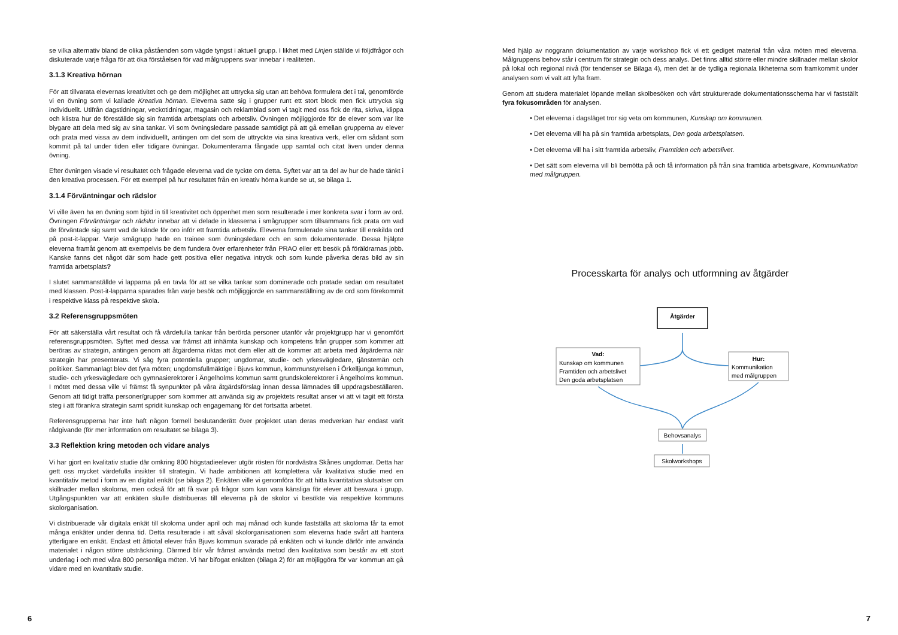se vilka alternativ bland de olika påståenden som vägde tyngst i aktuell grupp. I likhet med Linjen ställde vi följdfrågor och diskuterade varje fråga för att öka förståelsen för vad målgruppens svar innebar i realiteten.
3.1.3 Kreativa hörnan
För att tillvarata elevernas kreativitet och ge dem möjlighet att uttrycka sig utan att behöva formulera det i tal, genomförde vi en övning som vi kallade Kreativa hörnan. Eleverna satte sig i grupper runt ett stort block men fick uttrycka sig individuellt. Utifrån dagstidningar, veckotidningar, magasin och reklamblad som vi tagit med oss fick de rita, skriva, klippa och klistra hur de föreställde sig sin framtida arbetsplats och arbetsliv. Övningen möjliggjorde för de elever som var lite blygare att dela med sig av sina tankar. Vi som övningsledare passade samtidigt på att gå emellan grupperna av elever och prata med vissa av dem individuellt, antingen om det som de uttryckte via sina kreativa verk, eller om sådant som kommit på tal under tiden eller tidigare övningar. Dokumenterarna fångade upp samtal och citat även under denna övning.
Efter övningen visade vi resultatet och frågade eleverna vad de tyckte om detta. Syftet var att ta del av hur de hade tänkt i den kreativa processen. För ett exempel på hur resultatet från en kreativ hörna kunde se ut, se bilaga 1.
3.1.4 Förväntningar och rädslor
Vi ville även ha en övning som bjöd in till kreativitet och öppenhet men som resulterade i mer konkreta svar i form av ord. Övningen Förväntningar och rädslor innebar att vi delade in klasserna i smågrupper som tillsammans fick prata om vad de förväntade sig samt vad de kände för oro inför ett framtida arbetsliv. Eleverna formulerade sina tankar till enskilda ord på post-it-lappar. Varje smågrupp hade en trainee som övningsledare och en som dokumenterade. Dessa hjälpte eleverna framåt genom att exempelvis be dem fundera över erfarenheter från PRAO eller ett besök på föräldrarnas jobb. Kanske fanns det något där som hade gett positiva eller negativa intryck och som kunde påverka deras bild av sin framtida arbetsplats?
I slutet sammanställde vi lapparna på en tavla för att se vilka tankar som dominerade och pratade sedan om resultatet med klassen. Post-it-lapparna sparades från varje besök och möjliggjorde en sammanställning av de ord som förekommit i respektive klass på respektive skola.
3.2 Referensgruppsmöten
För att säkerställa vårt resultat och få värdefulla tankar från berörda personer utanför vår projektgrupp har vi genomfört referensgruppsmöten. Syftet med dessa var främst att inhämta kunskap och kompetens från grupper som kommer att beröras av strategin, antingen genom att åtgärderna riktas mot dem eller att de kommer att arbeta med åtgärderna när strategin har presenterats. Vi såg fyra potentiella grupper; ungdomar, studie- och yrkesvägledare, tjänstemän och politiker. Sammanlagt blev det fyra möten; ungdomsfullmäktige i Bjuvs kommun, kommunstyrelsen i Örkelljunga kommun, studie- och yrkesvägledare och gymnasierektorer i Ängelholms kommun samt grundskolerektorer i Ängelholms kommun. I mötet med dessa ville vi främst få synpunkter på våra åtgärdsförslag innan dessa lämnades till uppdragsbeställaren. Genom att tidigt träffa personer/grupper som kommer att använda sig av projektets resultat anser vi att vi tagit ett första steg i att förankra strategin samt spridit kunskap och engagemang för det fortsatta arbetet.
Referensgrupperna har inte haft någon formell beslutanderätt över projektet utan deras medverkan har endast varit rådgivande (för mer information om resultatet se bilaga 3).
3.3 Reflektion kring metoden och vidare analys
Vi har gjort en kvalitativ studie där omkring 800 högstadieelever utgör rösten för nordvästra Skånes ungdomar. Detta har gett oss mycket värdefulla insikter till strategin. Vi hade ambitionen att komplettera vår kvalitativa studie med en kvantitativ metod i form av en digital enkät (se bilaga 2). Enkäten ville vi genomföra för att hitta kvantitativa slutsatser om skillnader mellan skolorna, men också för att få svar på frågor som kan vara känsliga för elever att besvara i grupp. Utgångspunkten var att enkäten skulle distribueras till eleverna på de skolor vi besökte via respektive kommuns skolorganisation.
Vi distribuerade vår digitala enkät till skolorna under april och maj månad och kunde fastställa att skolorna får ta emot många enkäter under denna tid. Detta resulterade i att såväl skolorganisationen som eleverna hade svårt att hantera ytterligare en enkät. Endast ett åttiotal elever från Bjuvs kommun svarade på enkäten och vi kunde därför inte använda materialet i någon större utsträckning. Därmed blir vår främst använda metod den kvalitativa som består av ett stort underlag i och med våra 800 personliga möten. Vi har bifogat enkäten (bilaga 2) för att möjliggöra för var kommun att gå vidare med en kvantitativ studie.
Med hjälp av noggrann dokumentation av varje workshop fick vi ett gediget material från våra möten med eleverna. Målgruppens behov står i centrum för strategin och dess analys. Det finns alltid större eller mindre skillnader mellan skolor på lokal och regional nivå (för tendenser se Bilaga 4), men det är de tydliga regionala likheterna som framkommit under analysen som vi valt att lyfta fram.
Genom att studera materialet löpande mellan skolbesöken och vårt strukturerade dokumentationsschema har vi fastställt fyra fokusområden för analysen.
• Det eleverna i dagsläget tror sig veta om kommunen, Kunskap om kommunen.
• Det eleverna vill ha på sin framtida arbetsplats, Den goda arbetsplatsen.
• Det eleverna vill ha i sitt framtida arbetsliv, Framtiden och arbetslivet.
• Det sätt som eleverna vill bli bemötta på och få information på från sina framtida arbetsgivare, Kommunikation med målgruppen.
Processkarta för analys och utformning av åtgärder
Åtgärder
Vad:
Kunskap om kommunen
Framtiden och arbetslivet
Den goda arbetsplatsen
Hur:
Kommunikation
med målgruppen
Behovsanalys
Skolworkshops
6 7